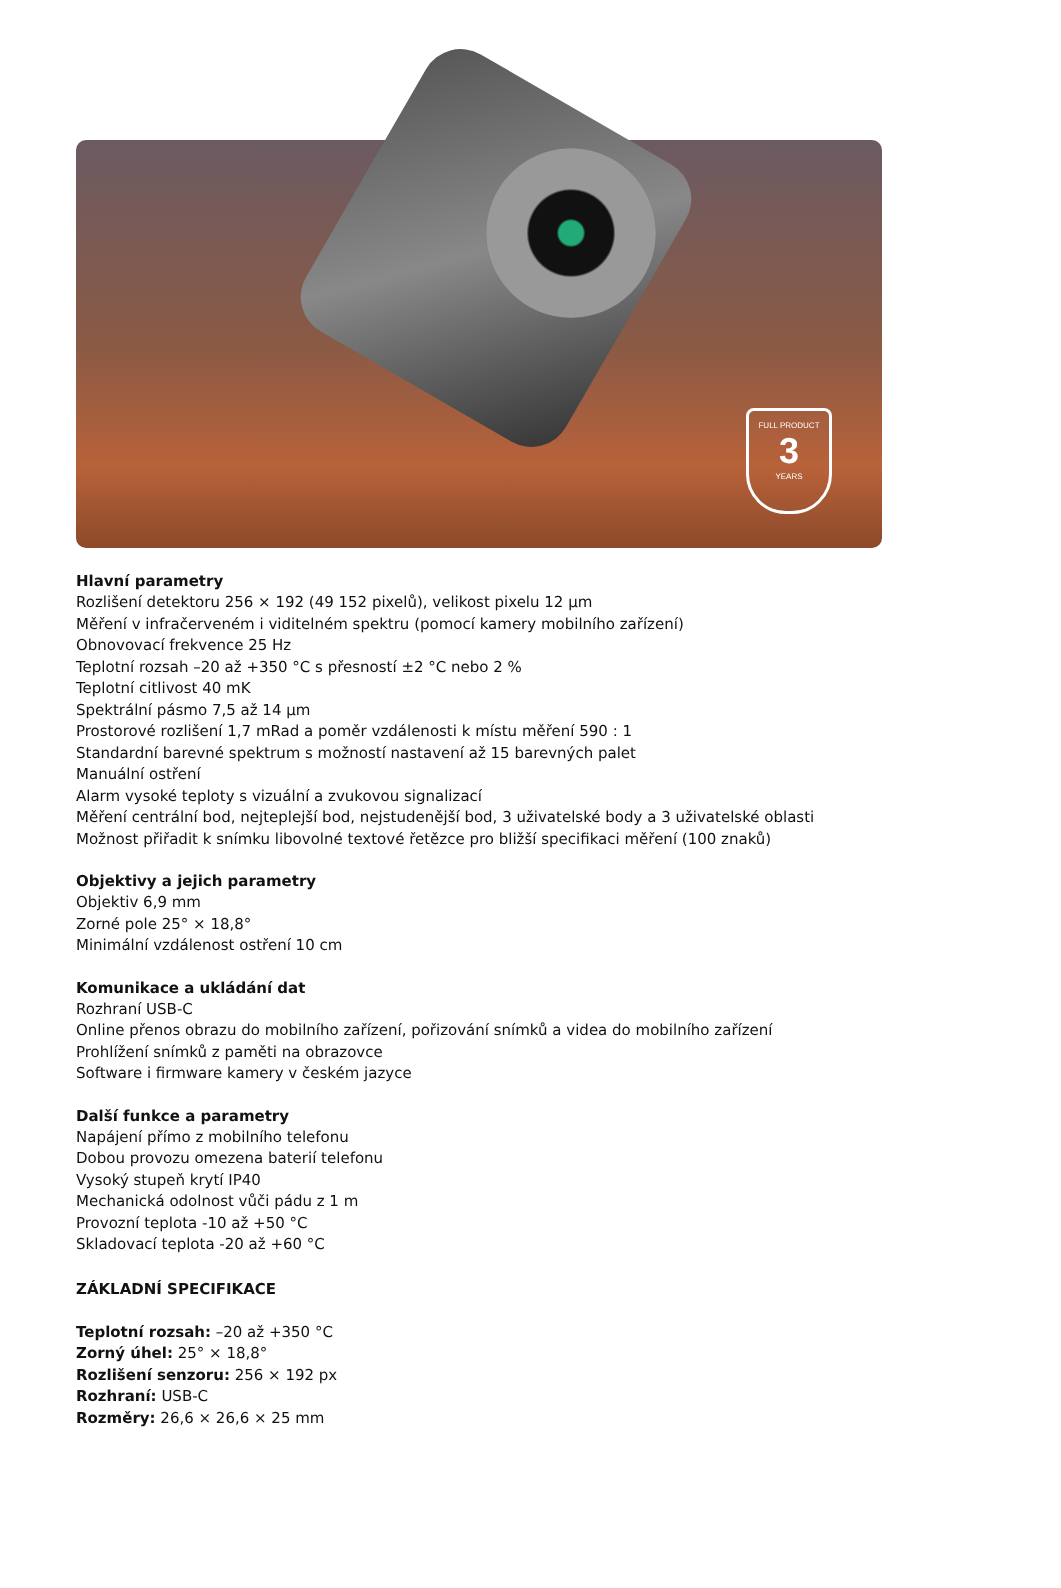FULL PRODUCT
3
YEARS
Hlavní parametry
Rozlišení detektoru 256 × 192 (49 152 pixelů), velikost pixelu 12 µm
Měření v infračerveném i viditelném spektru (pomocí kamery mobilního zařízení)
Obnovovací frekvence 25 Hz
Teplotní rozsah –20 až +350 °C s přesností ±2 °C nebo 2 %
Teplotní citlivost 40 mK
Spektrální pásmo 7,5 až 14 µm
Prostorové rozlišení 1,7 mRad a poměr vzdálenosti k místu měření 590 : 1
Standardní barevné spektrum s možností nastavení až 15 barevných palet
Manuální ostření
Alarm vysoké teploty s vizuální a zvukovou signalizací
Měření centrální bod, nejteplejší bod, nejstudenější bod, 3 uživatelské body a 3 uživatelské oblasti
Možnost přiřadit k snímku libovolné textové řetězce pro bližší specifikaci měření (100 znaků)
Objektivy a jejich parametry
Objektiv 6,9 mm
Zorné pole 25° × 18,8°
Minimální vzdálenost ostření 10 cm
Komunikace a ukládání dat
Rozhraní USB-C
Online přenos obrazu do mobilního zařízení, pořizování snímků a videa do mobilního zařízení
Prohlížení snímků z paměti na obrazovce
Software i firmware kamery v českém jazyce
Další funkce a parametry
Napájení přímo z mobilního telefonu
Dobou provozu omezena baterií telefonu
Vysoký stupeň krytí IP40
Mechanická odolnost vůči pádu z 1 m
Provozní teplota -10 až +50 °C
Skladovací teplota -20 až +60 °C
ZÁKLADNÍ SPECIFIKACE
Teplotní rozsah: –20 až +350 °C
Zorný úhel: 25° × 18,8°
Rozlišení senzoru: 256 × 192 px
Rozhraní: USB-C
Rozměry: 26,6 × 26,6 × 25 mm